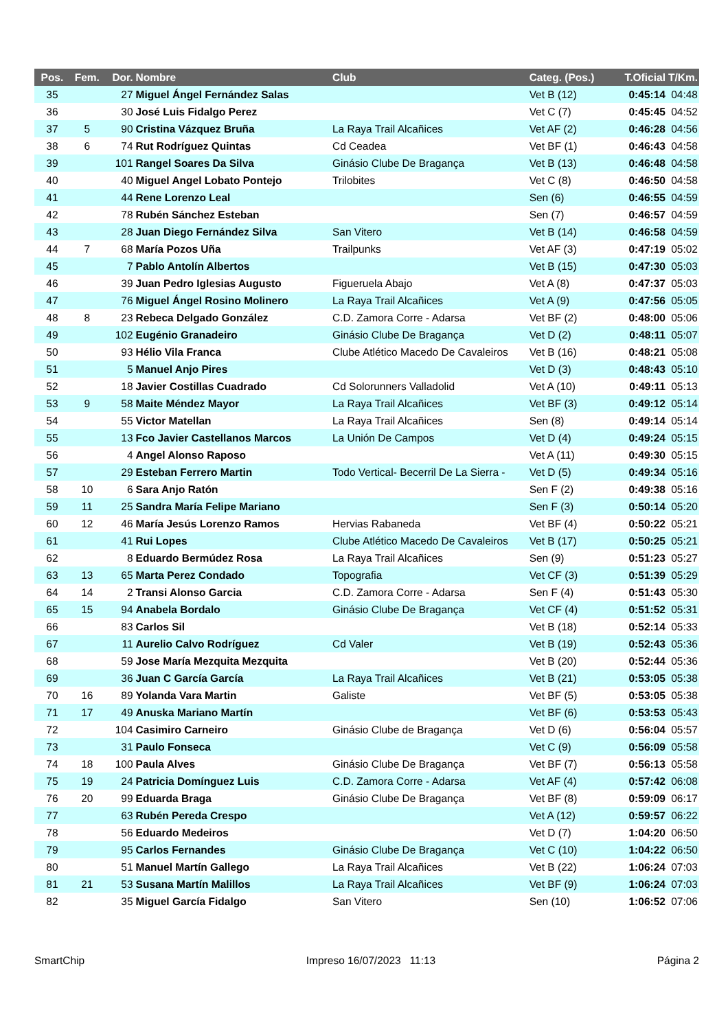| Pos. | Fem. | Dor. | Nombre | Club | Categ. (Pos.) | T.Oficial | T/Km. |
| --- | --- | --- | --- | --- | --- | --- | --- |
| 35 | | 27 | Miguel Ángel Fernández Salas | | Vet B (12) | 0:45:14 | 04:48 |
| 36 | | 30 | José Luis Fidalgo Perez | | Vet C (7) | 0:45:45 | 04:52 |
| 37 | 5 | 90 | Cristina Vázquez Bruña | La Raya Trail Alcañices | Vet AF (2) | 0:46:28 | 04:56 |
| 38 | 6 | 74 | Rut Rodríguez Quintas | Cd Ceadea | Vet BF (1) | 0:46:43 | 04:58 |
| 39 | | 101 | Rangel Soares Da Silva | Ginásio Clube De Bragança | Vet B (13) | 0:46:48 | 04:58 |
| 40 | | 40 | Miguel Angel Lobato Pontejo | Trilobites | Vet C (8) | 0:46:50 | 04:58 |
| 41 | | 44 | Rene Lorenzo Leal | | Sen (6) | 0:46:55 | 04:59 |
| 42 | | 78 | Rubén Sánchez Esteban | | Sen (7) | 0:46:57 | 04:59 |
| 43 | | 28 | Juan Diego Fernández Silva | San Vitero | Vet B (14) | 0:46:58 | 04:59 |
| 44 | 7 | 68 | María Pozos Uña | Trailpunks | Vet AF (3) | 0:47:19 | 05:02 |
| 45 | | 7 | Pablo Antolín Albertos | | Vet B (15) | 0:47:30 | 05:03 |
| 46 | | 39 | Juan Pedro Iglesias Augusto | Figueruela Abajo | Vet A (8) | 0:47:37 | 05:03 |
| 47 | | 76 | Miguel Ángel Rosino Molinero | La Raya Trail Alcañices | Vet A (9) | 0:47:56 | 05:05 |
| 48 | 8 | 23 | Rebeca Delgado González | C.D. Zamora Corre - Adarsa | Vet BF (2) | 0:48:00 | 05:06 |
| 49 | | 102 | Eugénio Granadeiro | Ginásio Clube De Bragança | Vet D (2) | 0:48:11 | 05:07 |
| 50 | | 93 | Hélio Vila Franca | Clube Atlético Macedo De Cavaleiros | Vet B (16) | 0:48:21 | 05:08 |
| 51 | | 5 | Manuel Anjo Pires | | Vet D (3) | 0:48:43 | 05:10 |
| 52 | | 18 | Javier Costillas Cuadrado | Cd Solorunners Valladolid | Vet A (10) | 0:49:11 | 05:13 |
| 53 | 9 | 58 | Maite Méndez Mayor | La Raya Trail Alcañices | Vet BF (3) | 0:49:12 | 05:14 |
| 54 | | 55 | Victor Matellan | La Raya Trail Alcañices | Sen (8) | 0:49:14 | 05:14 |
| 55 | | 13 | Fco Javier Castellanos Marcos | La Unión De Campos | Vet D (4) | 0:49:24 | 05:15 |
| 56 | | 4 | Angel Alonso Raposo | | Vet A (11) | 0:49:30 | 05:15 |
| 57 | | 29 | Esteban Ferrero Martin | Todo Vertical- Becerril De La Sierra - | Vet D (5) | 0:49:34 | 05:16 |
| 58 | 10 | 6 | Sara Anjo Ratón | | Sen F (2) | 0:49:38 | 05:16 |
| 59 | 11 | 25 | Sandra María Felipe Mariano | | Sen F (3) | 0:50:14 | 05:20 |
| 60 | 12 | 46 | María Jesús Lorenzo Ramos | Hervias Rabaneda | Vet BF (4) | 0:50:22 | 05:21 |
| 61 | | 41 | Rui Lopes | Clube Atlético Macedo De Cavaleiros | Vet B (17) | 0:50:25 | 05:21 |
| 62 | | 8 | Eduardo Bermúdez Rosa | La Raya Trail Alcañices | Sen (9) | 0:51:23 | 05:27 |
| 63 | 13 | 65 | Marta Perez Condado | Topografia | Vet CF (3) | 0:51:39 | 05:29 |
| 64 | 14 | 2 | Transi Alonso Garcia | C.D. Zamora Corre - Adarsa | Sen F (4) | 0:51:43 | 05:30 |
| 65 | 15 | 94 | Anabela Bordalo | Ginásio Clube De Bragança | Vet CF (4) | 0:51:52 | 05:31 |
| 66 | | 83 | Carlos Sil | | Vet B (18) | 0:52:14 | 05:33 |
| 67 | | 11 | Aurelio Calvo Rodríguez | Cd Valer | Vet B (19) | 0:52:43 | 05:36 |
| 68 | | 59 | Jose María Mezquita Mezquita | | Vet B (20) | 0:52:44 | 05:36 |
| 69 | | 36 | Juan C García García | La Raya Trail Alcañices | Vet B (21) | 0:53:05 | 05:38 |
| 70 | 16 | 89 | Yolanda Vara Martin | Galiste | Vet BF (5) | 0:53:05 | 05:38 |
| 71 | 17 | 49 | Anuska Mariano Martín | | Vet BF (6) | 0:53:53 | 05:43 |
| 72 | | 104 | Casimiro Carneiro | Ginásio Clube de Bragança | Vet D (6) | 0:56:04 | 05:57 |
| 73 | | 31 | Paulo Fonseca | | Vet C (9) | 0:56:09 | 05:58 |
| 74 | 18 | 100 | Paula Alves | Ginásio Clube De Bragança | Vet BF (7) | 0:56:13 | 05:58 |
| 75 | 19 | 24 | Patricia Domínguez Luis | C.D. Zamora Corre - Adarsa | Vet AF (4) | 0:57:42 | 06:08 |
| 76 | 20 | 99 | Eduarda Braga | Ginásio Clube De Bragança | Vet BF (8) | 0:59:09 | 06:17 |
| 77 | | 63 | Rubén Pereda Crespo | | Vet A (12) | 0:59:57 | 06:22 |
| 78 | | 56 | Eduardo Medeiros | | Vet D (7) | 1:04:20 | 06:50 |
| 79 | | 95 | Carlos Fernandes | Ginásio Clube De Bragança | Vet C (10) | 1:04:22 | 06:50 |
| 80 | | 51 | Manuel Martín Gallego | La Raya Trail Alcañices | Vet B (22) | 1:06:24 | 07:03 |
| 81 | 21 | 53 | Susana Martín Malillos | La Raya Trail Alcañices | Vet BF (9) | 1:06:24 | 07:03 |
| 82 | | 35 | Miguel García Fidalgo | San Vitero | Sen (10) | 1:06:52 | 07:06 |
SmartChip Impreso 16/07/2023 11:13 Página 2